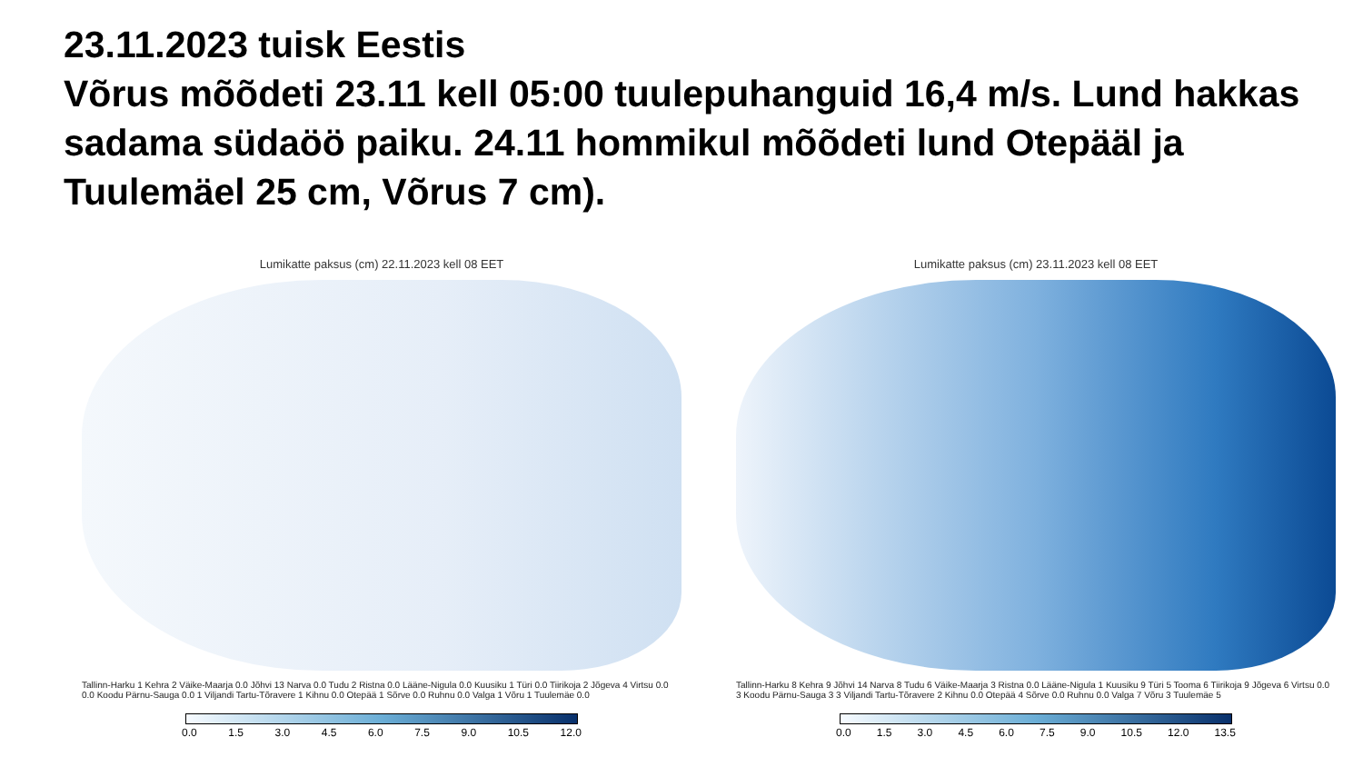23.11.2023 tuisk Eestis
Võrus mõõdeti 23.11 kell 05:00 tuulepuhanguid 16,4 m/s. Lund hakkas sadama südaöö paiku. 24.11 hommikul mõõdeti lund Otepääl ja Tuulemäel 25 cm, Võrus 7 cm).
Lumikatte paksus (cm) 22.11.2023 kell 08 EET
Tallinn-Harku 1 Kehra 2 Väike-Maarja 0.0 Jõhvi 13 Narva 0.0 Tudu 2 Ristna 0.0 Lääne-Nigula 0.0 Kuusiku 1 Türi 0.0 Tiirikoja 2 Jõgeva 4 Virtsu 0.0 0.0 Koodu Pärnu-Sauga 0.0 1 Viljandi Tartu-Tõravere 1 Kihnu 0.0 Otepää 1 Sõrve 0.0 Ruhnu 0.0 Valga 1 Võru 1 Tuulemäe 0.0
0.0 1.5 3.0 4.5 6.0 7.5 9.0 10.5 12.0
Lumikatte paksus (cm) 23.11.2023 kell 08 EET
Tallinn-Harku 8 Kehra 9 Jõhvi 14 Narva 8 Tudu 6 Väike-Maarja 3 Ristna 0.0 Lääne-Nigula 1 Kuusiku 9 Türi 5 Tooma 6 Tiirikoja 9 Jõgeva 6 Virtsu 0.0 3 Koodu Pärnu-Sauga 3 3 Viljandi Tartu-Tõravere 2 Kihnu 0.0 Otepää 4 Sõrve 0.0 Ruhnu 0.0 Valga 7 Võru 3 Tuulemäe 5
0.0 1.5 3.0 4.5 6.0 7.5 9.0 10.5 12.0 13.5